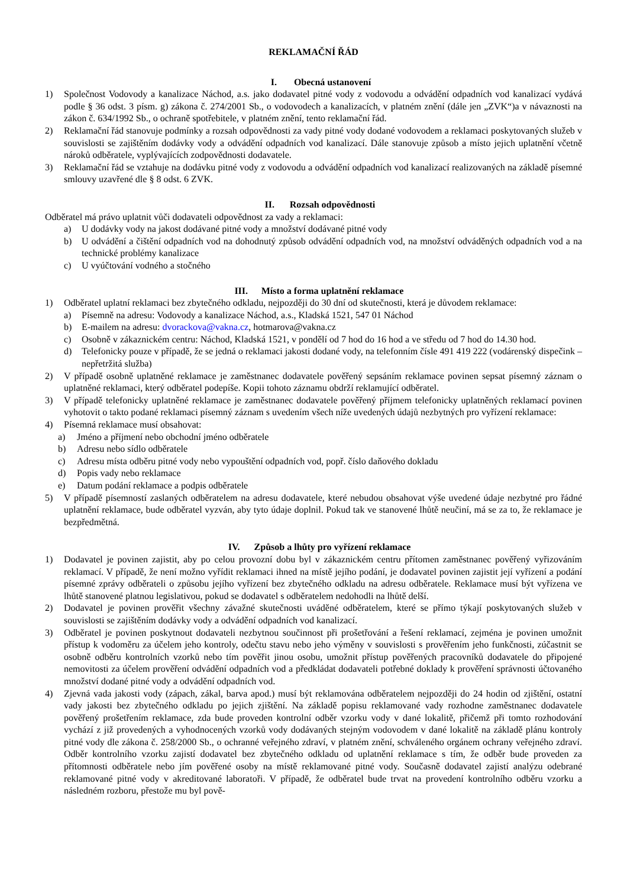REKLAMAČNÍ ŘÁD
I. Obecná ustanovení
1) Společnost Vodovody a kanalizace Náchod, a.s. jako dodavatel pitné vody z vodovodu a odvádění odpadních vod kanalizací vydává podle § 36 odst. 3 písm. g) zákona č. 274/2001 Sb., o vodovodech a kanalizacích, v platném znění (dále jen „ZVK“)a v návaznosti na zákon č. 634/1992 Sb., o ochraně spotřebitele, v platném znění, tento reklamační řád.
2) Reklamační řád stanovuje podmínky a rozsah odpovědnosti za vady pitné vody dodané vodovodem a reklamaci poskytovaných služeb v souvislosti se zajištěním dodávky vody a odvádění odpadních vod kanalizací. Dále stanovuje způsob a místo jejich uplatnění včetně nároků odběratele, vyplývajících zodpovědnosti dodavatele.
3) Reklamační řád se vztahuje na dodávku pitné vody z vodovodu a odvádění odpadních vod kanalizací realizovaných na základě písemné smlouvy uzavřené dle § 8 odst. 6 ZVK.
II. Rozsah odpovědnosti
Odběratel má právo uplatnit vůči dodavateli odpovědnost za vady a reklamaci:
a) U dodávky vody na jakost dodávané pitné vody a množství dodávané pitné vody
b) U odvádění a čištění odpadních vod na dohodnutý způsob odvádění odpadních vod, na množství odváděných odpadních vod a na technické problémy kanalizace
c) U vyúčtování vodného a stočného
III. Místo a forma uplatnění reklamace
1) Odběratel uplatní reklamaci bez zbytečného odkladu, nejpozději do 30 dní od skutečnosti, která je důvodem reklamace:
a) Písemně na adresu: Vodovody a kanalizace Náchod, a.s., Kladská 1521, 547 01 Náchod
b) E-mailem na adresu: dvorackova@vakna.cz, hotmarova@vakna.cz
c) Osobně v zákaznickém centru: Náchod, Kladská 1521, v pondělí od 7 hod do 16 hod a ve středu od 7 hod do 14.30 hod.
d) Telefonicky pouze v případě, že se jedná o reklamaci jakosti dodané vody, na telefonním čísle 491 419 222 (vodárenský dispečink – nepřetržitá služba)
2) V případě osobně uplatněné reklamace je zaměstnanec dodavatele pověřený sepsáním reklamace povinen sepsat písemný záznam o uplatněné reklamaci, který odběratel podepíše. Kopii tohoto záznamu obdrží reklamující odběratel.
3) V případě telefonicky uplatněné reklamace je zaměstnanec dodavatele pověřený příjmem telefonicky uplatněných reklamací povinen vyhotovit o takto podané reklamaci písemný záznam s uvedením všech níže uvedených údajů nezbytných pro vyřízení reklamace:
4) Písemná reklamace musí obsahovat:
a) Jméno a příjmení nebo obchodní jméno odběratele
b) Adresu nebo sídlo odběratele
c) Adresu místa odběru pitné vody nebo vypouštění odpadních vod, popř. číslo daňového dokladu
d) Popis vady nebo reklamace
e) Datum podání reklamace a podpis odběratele
5) V případě písemností zaslaných odběratelem na adresu dodavatele, které nebudou obsahovat výše uvedené údaje nezbytné pro řádné uplatnění reklamace, bude odběratel vyzván, aby tyto údaje doplnil. Pokud tak ve stanovené lhůtě neučiní, má se za to, že reklamace je bezpředmětná.
IV. Způsob a lhůty pro vyřízení reklamace
1) Dodavatel je povinen zajistit, aby po celou provozní dobu byl v zákaznickém centru přítomen zaměstnanec pověřený vyřizováním reklamací. V případě, že není možno vyřídit reklamaci ihned na místě jejího podání, je dodavatel povinen zajistit její vyřízení a podání písemné zprávy odběrateli o způsobu jejího vyřízení bez zbytečného odkladu na adresu odběratele. Reklamace musí být vyřízena ve lhůtě stanovené platnou legislativou, pokud se dodavatel s odběratelem nedohodli na lhůtě delší.
2) Dodavatel je povinen prověřit všechny závažné skutečnosti uváděné odběratelem, které se přímo týkají poskytovaných služeb v souvislosti se zajištěním dodávky vody a odvádění odpadních vod kanalizací.
3) Odběratel je povinen poskytnout dodavateli nezbytnou součinnost při prošetřování a řešení reklamací, zejména je povinen umožnit přístup k vodoměru za účelem jeho kontroly, odečtu stavu nebo jeho výměny v souvislosti s prověřením jeho funkčnosti, zúčastnit se osobně odběru kontrolních vzorků nebo tím pověřit jinou osobu, umožnit přístup pověřených pracovníků dodavatele do připojené nemovitosti za účelem prověření odvádění odpadních vod a předkládat dodavateli potřebné doklady k prověření správnosti účtovaného množství dodané pitné vody a odvádění odpadních vod.
4) Zjevná vada jakosti vody (zápach, zákal, barva apod.) musí být reklamována odběratelem nejpozději do 24 hodin od zjištění, ostatní vady jakosti bez zbytečného odkladu po jejich zjištění. Na základě popisu reklamované vady rozhodne zaměstnanec dodavatele pověřený prošetřením reklamace, zda bude proveden kontrolní odběr vzorku vody v dané lokalitě, přičemž při tomto rozhodování vychází z již provedených a vyhodnocených vzorků vody dodávaných stejným vodovodem v dané lokalitě na základě plánu kontroly pitné vody dle zákona č. 258/2000 Sb., o ochranné veřejného zdraví, v platném znění, schváleného orgánem ochrany veřejného zdraví. Odběr kontrolního vzorku zajistí dodavatel bez zbytečného odkladu od uplatnění reklamace s tím, že odběr bude proveden za přítomnosti odběratele nebo jím pověřené osoby na místě reklamované pitné vody. Současně dodavatel zajistí analýzu odebrané reklamované pitné vody v akreditované laboratoři. V případě, že odběratel bude trvat na provedení kontrolního odběru vzorku a následném rozboru, přestože mu byl pově-